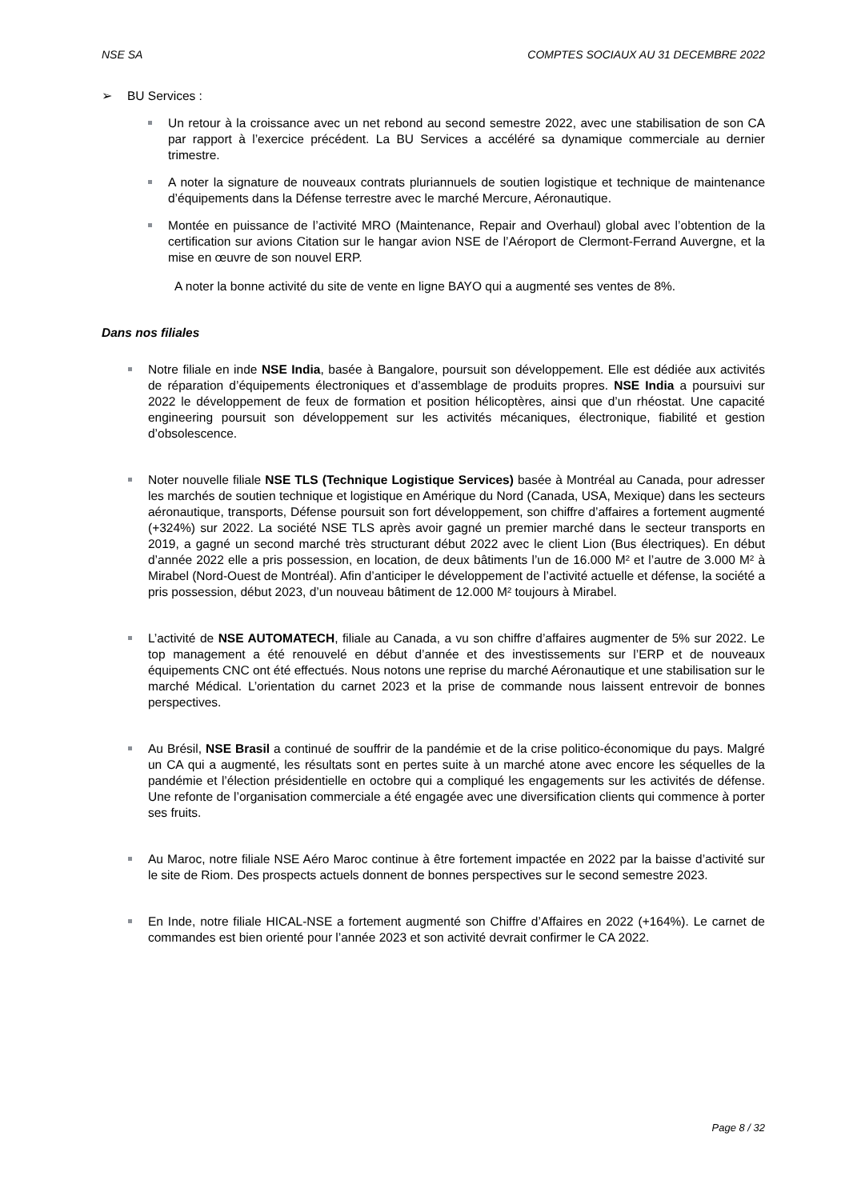NSE SA COMPTES SOCIAUX AU 31 DECEMBRE 2022
➢ BU Services :
Un retour à la croissance avec un net rebond au second semestre 2022, avec une stabilisation de son CA par rapport à l’exercice précédent. La BU Services a accéléré sa dynamique commerciale au dernier trimestre.
A noter la signature de nouveaux contrats pluriannuels de soutien logistique et technique de maintenance d’équipements dans la Défense terrestre avec le marché Mercure, Aéronautique.
Montée en puissance de l’activité MRO (Maintenance, Repair and Overhaul) global avec l’obtention de la certification sur avions Citation sur le hangar avion NSE de l’Aéroport de Clermont-Ferrand Auvergne, et la mise en œuvre de son nouvel ERP.
A noter la bonne activité du site de vente en ligne BAYO qui a augmenté ses ventes de 8%.
Dans nos filiales
Notre filiale en inde NSE India, basée à Bangalore, poursuit son développement. Elle est dédiée aux activités de réparation d’équipements électroniques et d’assemblage de produits propres. NSE India a poursuivi sur 2022 le développement de feux de formation et position hélicoptères, ainsi que d’un rhéostat. Une capacité engineering poursuit son développement sur les activités mécaniques, électronique, fiabilité et gestion d’obsolescence.
Noter nouvelle filiale NSE TLS (Technique Logistique Services) basée à Montréal au Canada, pour adresser les marchés de soutien technique et logistique en Amérique du Nord (Canada, USA, Mexique) dans les secteurs aéronautique, transports, Défense poursuit son fort développement, son chiffre d’affaires a fortement augmenté (+324%) sur 2022. La société NSE TLS après avoir gagné un premier marché dans le secteur transports en 2019, a gagné un second marché très structurant début 2022 avec le client Lion (Bus électriques). En début d’année 2022 elle a pris possession, en location, de deux bâtiments l’un de 16.000 M² et l’autre de 3.000 M² à Mirabel (Nord-Ouest de Montréal). Afin d’anticiper le développement de l’activité actuelle et défense, la société a pris possession, début 2023, d’un nouveau bâtiment de 12.000 M² toujours à Mirabel.
L’activité de NSE AUTOMATECH, filiale au Canada, a vu son chiffre d’affaires augmenter de 5% sur 2022. Le top management a été renouvelé en début d’année et des investissements sur l’ERP et de nouveaux équipements CNC ont été effectués. Nous notons une reprise du marché Aéronautique et une stabilisation sur le marché Médical. L’orientation du carnet 2023 et la prise de commande nous laissent entrevoir de bonnes perspectives.
Au Brésil, NSE Brasil a continué de souffrir de la pandémie et de la crise politico-économique du pays. Malgré un CA qui a augmenté, les résultats sont en pertes suite à un marché atone avec encore les séquelles de la pandémie et l’élection présidentielle en octobre qui a compliqué les engagements sur les activités de défense. Une refonte de l’organisation commerciale a été engagée avec une diversification clients qui commence à porter ses fruits.
Au Maroc, notre filiale NSE Aéro Maroc continue à être fortement impactée en 2022 par la baisse d’activité sur le site de Riom. Des prospects actuels donnent de bonnes perspectives sur le second semestre 2023.
En Inde, notre filiale HICAL-NSE a fortement augmenté son Chiffre d’Affaires en 2022 (+164%). Le carnet de commandes est bien orienté pour l’année 2023 et son activité devrait confirmer le CA 2022.
Page 8 / 32